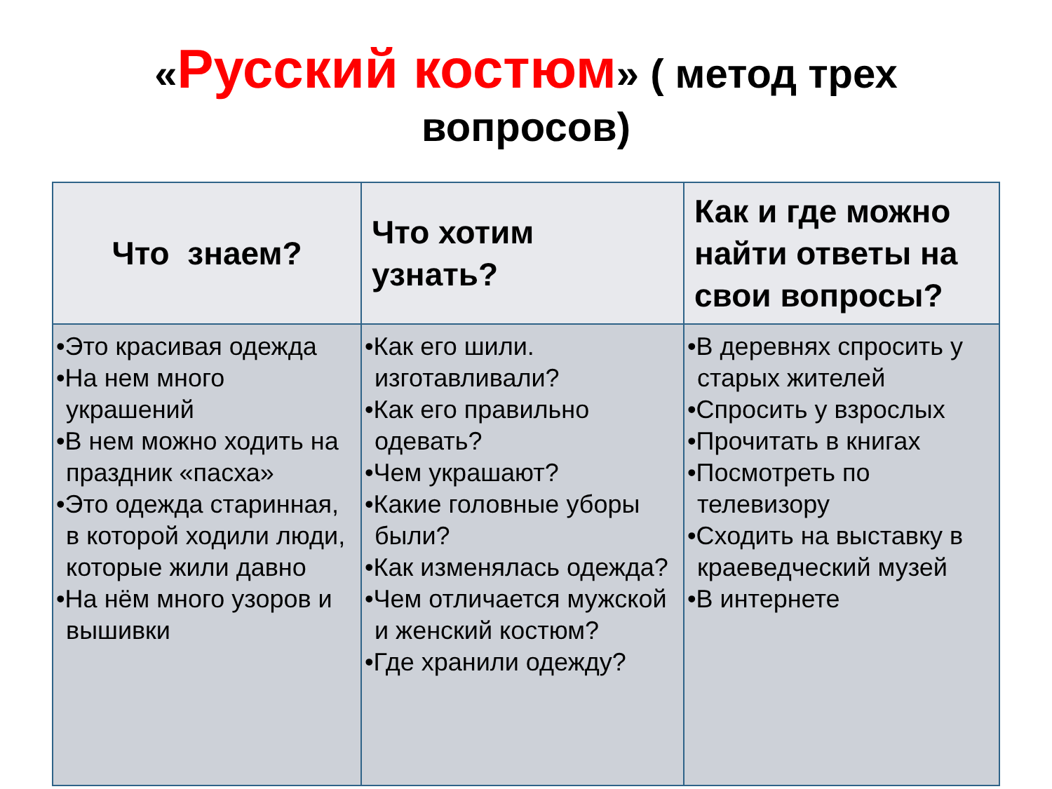«Русский костюм» ( метод трех
вопросов)
| Что знаем? | Что хотим узнать? | Как и где можно найти ответы на свои вопросы? |
| --- | --- | --- |
| •Это красивая одежда •На нем много украшений •В нем можно ходить на праздник «пасха» •Это одежда старинная, в которой ходили люди, которые жили давно •На нём много узоров и вышивки | •Как его шили. изготавливали? •Как его правильно одевать? •Чем украшают? •Какие головные уборы были? •Как изменялась одежда? •Чем отличается мужской и женский костюм? •Где хранили одежду? | •В деревнях спросить у старых жителей •Спросить у взрослых •Прочитать в книгах •Посмотреть по телевизору •Сходить на выставку в краеведческий музей •В интернете |